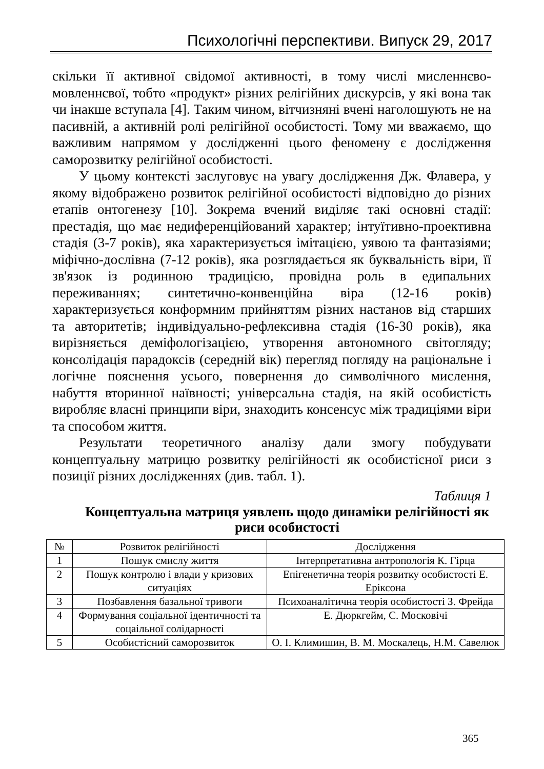Психологічні перспективи. Випуск 29, 2017
скільки її активної свідомої активності, в тому числі мисленнєво-мовленнєвої, тобто «продукт» різних релігійних дискурсів, у які вона так чи інакше вступала [4]. Таким чином, вітчизняні вчені наголошують не на пасивній, а активній ролі релігійної особистості. Тому ми вважаємо, що важливим напрямом у дослідженні цього феномену є дослідження саморозвитку релігійної особистості.
У цьому контексті заслуговує на увагу дослідження Дж. Флавера, у якому відображено розвиток релігійної особистості відповідно до різних етапів онтогенезу [10]. Зокрема вчений виділяє такі основні стадії: престадія, що має недиференційований характер; інтуїтивно-проективна стадія (3-7 років), яка характеризується імітацією, уявою та фантазіями; міфічно-дослівна (7-12 років), яка розглядається як буквальність віри, її зв'язок із родинною традицією, провідна роль в едипальних переживаннях; синтетично-конвенційна віра (12-16 років) характеризується конформним прийняттям різних настанов від старших та авторитетів; індивідуально-рефлексивна стадія (16-30 років), яка вирізняється деміфологізацією, утворення автономного світогляду; консолідація парадоксів (середній вік) перегляд погляду на раціональне і логічне пояснення усього, повернення до символічного мислення, набуття вторинної наївності; універсальна стадія, на якій особистість виробляє власні принципи віри, знаходить консенсус між традиціями віри та способом життя.
Результати теоретичного аналізу дали змогу побудувати концептуальну матрицю розвитку релігійності як особистісної риси з позиції різних дослідженнях (див. табл. 1).
Таблиця 1
Концептуальна матриця уявлень щодо динаміки релігійності як риси особистості
| № | Розвиток релігійності | Дослідження |
| --- | --- | --- |
| 1 | Пошук смислу життя | Інтерпретативна антропологія К. Гірца |
| 2 | Пошук контролю і влади у кризових ситуаціях | Епігенетична теорія розвитку особистості Е. Еріксона |
| 3 | Позбавлення базальної тривоги | Психоаналітична теорія особистості З. Фрейда |
| 4 | Формування соціальної ідентичності та соцаільної солідарності | Е. Дюркгейм, С. Московічі |
| 5 | Особистісний саморозвиток | О. І. Климишин, В. М. Москалець, Н.М. Савелюк |
365